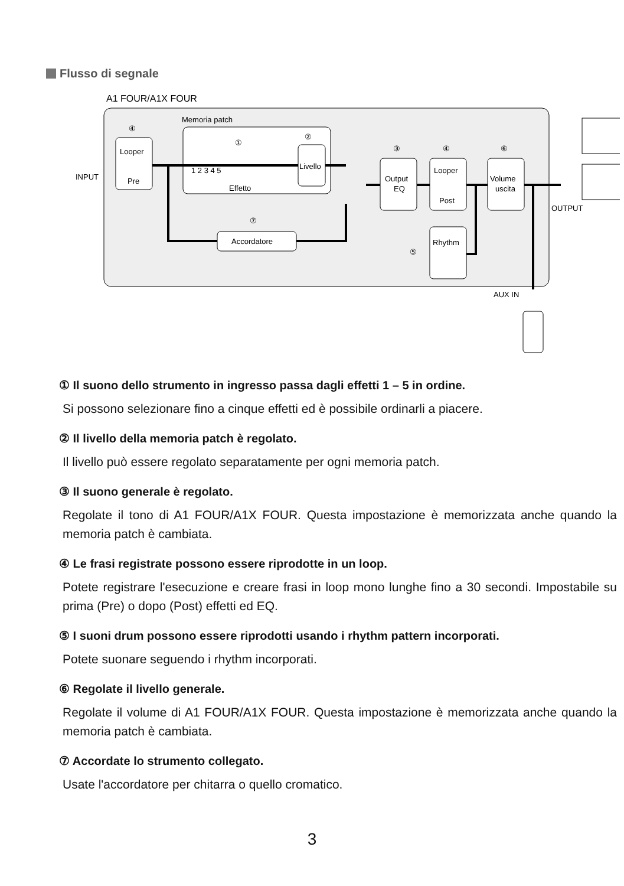Flusso di segnale
A1 FOUR/A1X FOUR
Memoria patch
Looper
Pre
1 2 3 4 5
Effetto
Livello
Output
EQ
Looper
Post
Volume
uscita
Rhythm
Accordatore
④
①
②
③
④
⑥
⑦
⑤
INPUT
OUTPUT
AUX IN
① Il suono dello strumento in ingresso passa dagli effetti 1 – 5 in ordine.
Si possono selezionare fino a cinque effetti ed è possibile ordinarli a piacere.
② Il livello della memoria patch è regolato.
Il livello può essere regolato separatamente per ogni memoria patch.
③ Il suono generale è regolato.
Regolate il tono di A1 FOUR/A1X FOUR. Questa impostazione è memorizzata anche quando la memoria patch è cambiata.
④ Le frasi registrate possono essere riprodotte in un loop.
Potete registrare l'esecuzione e creare frasi in loop mono lunghe fino a 30 secondi. Impostabile su prima (Pre) o dopo (Post) effetti ed EQ.
⑤ I suoni drum possono essere riprodotti usando i rhythm pattern incorporati.
Potete suonare seguendo i rhythm incorporati.
⑥ Regolate il livello generale.
Regolate il volume di A1 FOUR/A1X FOUR. Questa impostazione è memorizzata anche quando la memoria patch è cambiata.
⑦ Accordate lo strumento collegato.
Usate l'accordatore per chitarra o quello cromatico.
3